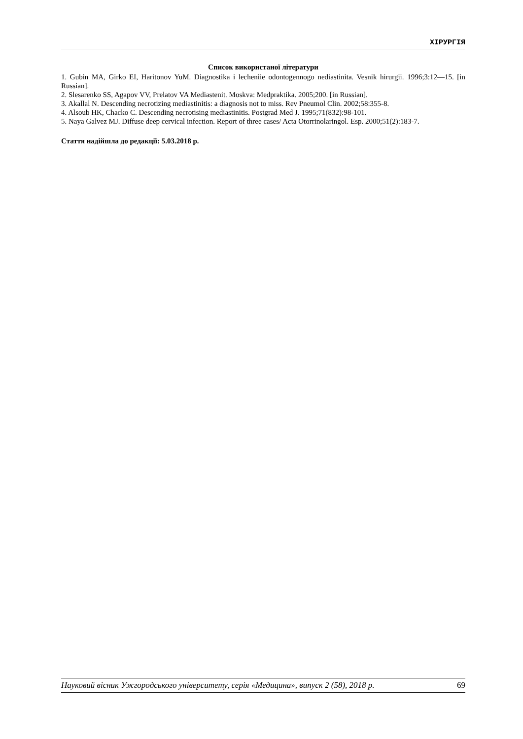ХІРУРГІЯ
Список використаної літератури
1. Gubin MA, Girko EI, Haritonov YuM. Diagnostika i lecheniie odontogennogo nediastinita. Vesnik hirurgii. 1996;3:12—15. [in Russian].
2. Slesarenko SS, Agapov VV, Prelatov VA Mediastenit. Moskva: Medpraktika. 2005;200. [in Russian].
3. Akallal N. Descending necrotizing mediastinitis: a diagnosis not to miss. Rev Pneumol Clin. 2002;58:355-8.
4. Alsoub HK, Chacko C. Descending necrotising mediastinitis. Postgrad Med J. 1995;71(832):98-101.
5. Naya Galvez MJ. Diffuse deep cervical infection. Report of three cases/ Acta Otorrinolaringol. Esp. 2000;51(2):183-7.
Стаття надійшла до редакції: 5.03.2018 р.
Науковий вісник Ужгородського університету, серія «Медицина», випуск 2 (58), 2018 р. 69